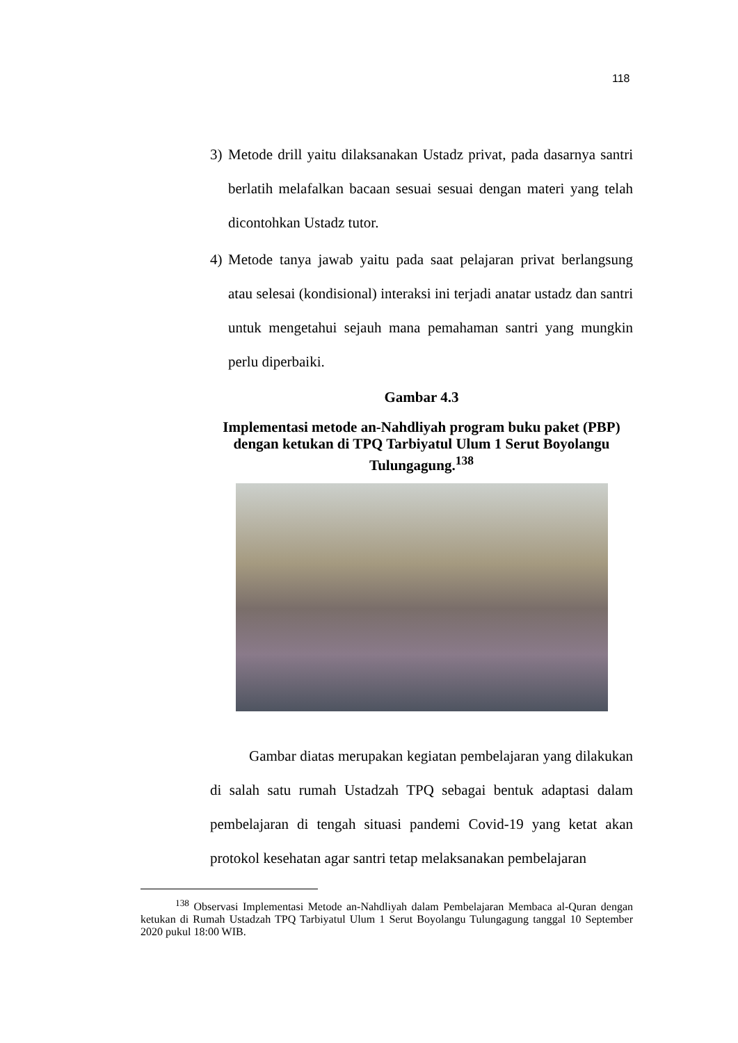118
3) Metode drill yaitu dilaksanakan Ustadz privat, pada dasarnya santri berlatih melafalkan bacaan sesuai sesuai dengan materi yang telah dicontohkan Ustadz tutor.
4) Metode tanya jawab yaitu pada saat pelajaran privat berlangsung atau selesai (kondisional) interaksi ini terjadi anatar ustadz dan santri untuk mengetahui sejauh mana pemahaman santri yang mungkin perlu diperbaiki.
Gambar 4.3
Implementasi metode an-Nahdliyah program buku paket (PBP) dengan ketukan di TPQ Tarbiyatul Ulum 1 Serut Boyolangu Tulungagung.<sup>138</sup>
Gambar diatas merupakan kegiatan pembelajaran yang dilakukan di salah satu rumah Ustadzah TPQ sebagai bentuk adaptasi dalam pembelajaran di tengah situasi pandemi Covid-19 yang ketat akan protokol kesehatan agar santri tetap melaksanakan pembelajaran
<sup>138</sup> Observasi Implementasi Metode an-Nahdliyah dalam Pembelajaran Membaca al-Quran dengan ketukan di Rumah Ustadzah TPQ Tarbiyatul Ulum 1 Serut Boyolangu Tulungagung tanggal 10 September 2020 pukul 18:00 WIB.